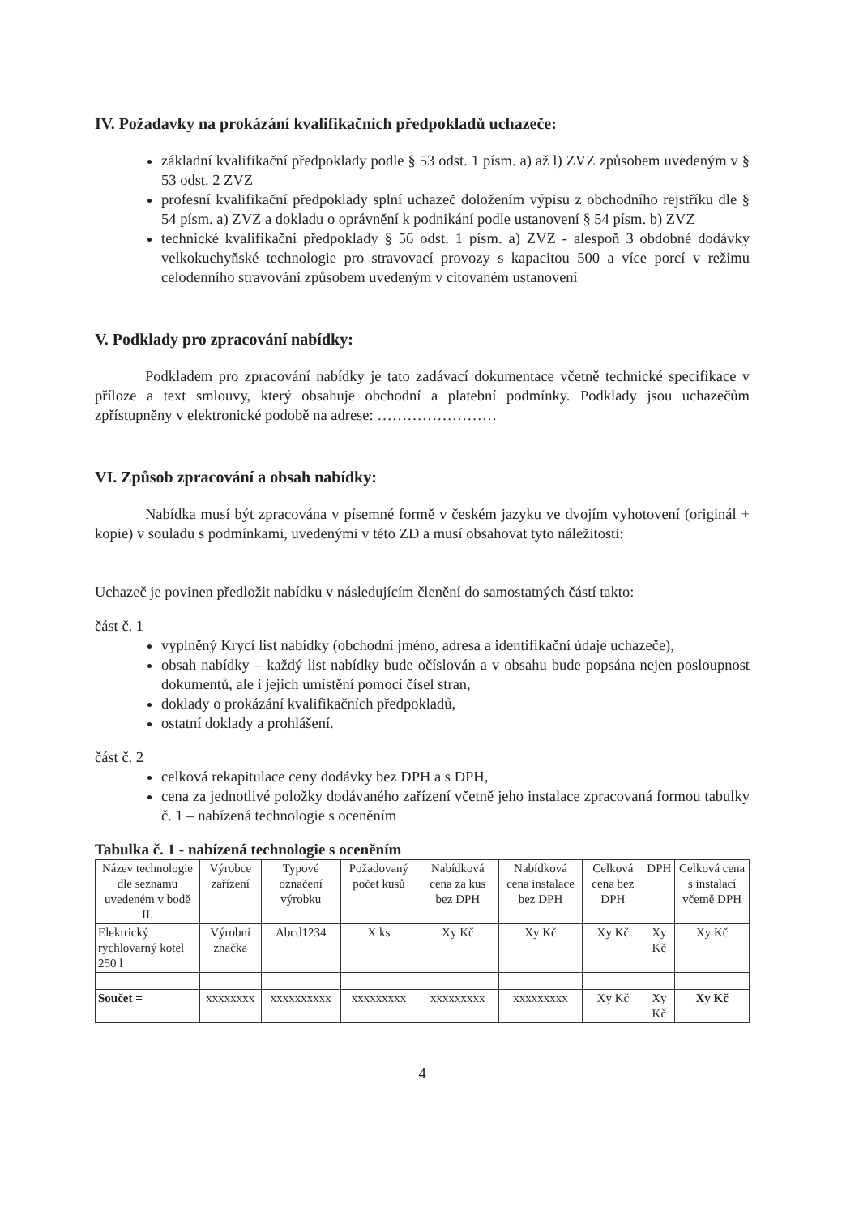IV. Požadavky na prokázání kvalifikačních předpokladů uchazeče:
základní kvalifikační předpoklady podle § 53 odst. 1 písm. a) až l) ZVZ způsobem uvedeným v § 53 odst. 2 ZVZ
profesní kvalifikační předpoklady splní uchazeč doložením výpisu z obchodního rejstříku dle § 54 písm. a) ZVZ a dokladu o oprávnění k podnikání podle ustanovení § 54 písm. b) ZVZ
technické kvalifikační předpoklady § 56 odst. 1 písm. a) ZVZ - alespoň 3 obdobné dodávky velkokuchyňské technologie pro stravovací provozy s kapacitou 500 a více porcí v režimu celodenního stravování způsobem uvedeným v citovaném ustanovení
V. Podklady pro zpracování nabídky:
Podkladem pro zpracování nabídky je tato zadávací dokumentace včetně technické specifikace v příloze a text smlouvy, který obsahuje obchodní a platební podmínky. Podklady jsou uchazečům zpřístupněny v elektronické podobě na adrese: ……………………
VI. Způsob zpracování a obsah nabídky:
Nabídka musí být zpracována v písemné formě v českém jazyku ve dvojím vyhotovení (originál + kopie) v souladu s podmínkami, uvedenými v této ZD a musí obsahovat tyto náležitosti:
Uchazeč je povinen předložit nabídku v následujícím členění do samostatných částí takto:
část č. 1
vyplněný Krycí list nabídky (obchodní jméno, adresa a identifikační údaje uchazeče),
obsah nabídky – každý list nabídky bude očíslován a v obsahu bude popsána nejen posloupnost dokumentů, ale i jejich umístění pomocí čísel stran,
doklady o prokázání kvalifikačních předpokladů,
ostatní doklady a prohlášení.
část č. 2
celková rekapitulace ceny dodávky bez DPH a s DPH,
cena za jednotlivé položky dodávaného zařízení včetně jeho instalace zpracovaná formou tabulky č. 1 – nabízená technologie s oceněním
Tabulka č. 1 - nabízená technologie s oceněním
| Název technologie dle seznamu uvedeném v bodě II. | Výrobce zařízení | Typové označení výrobku | Požadovaný počet kusů | Nabídková cena za kus bez DPH | Nabídková cena instalace bez DPH | Celková cena bez DPH | DPH | Celková cena s instalací včetně DPH |
| --- | --- | --- | --- | --- | --- | --- | --- | --- |
| Elektrický rychlovarný kotel 250 l | Výrobní značka | Abcd1234 | X ks | Xy Kč | Xy Kč | Xy Kč | Xy Kč | Xy Kč |
| Součet = | xxxxxxxx | xxxxxxxxxx | xxxxxxxxx | xxxxxxxxx | xxxxxxxxx | Xy Kč | Xy Kč | Xy Kč |
4